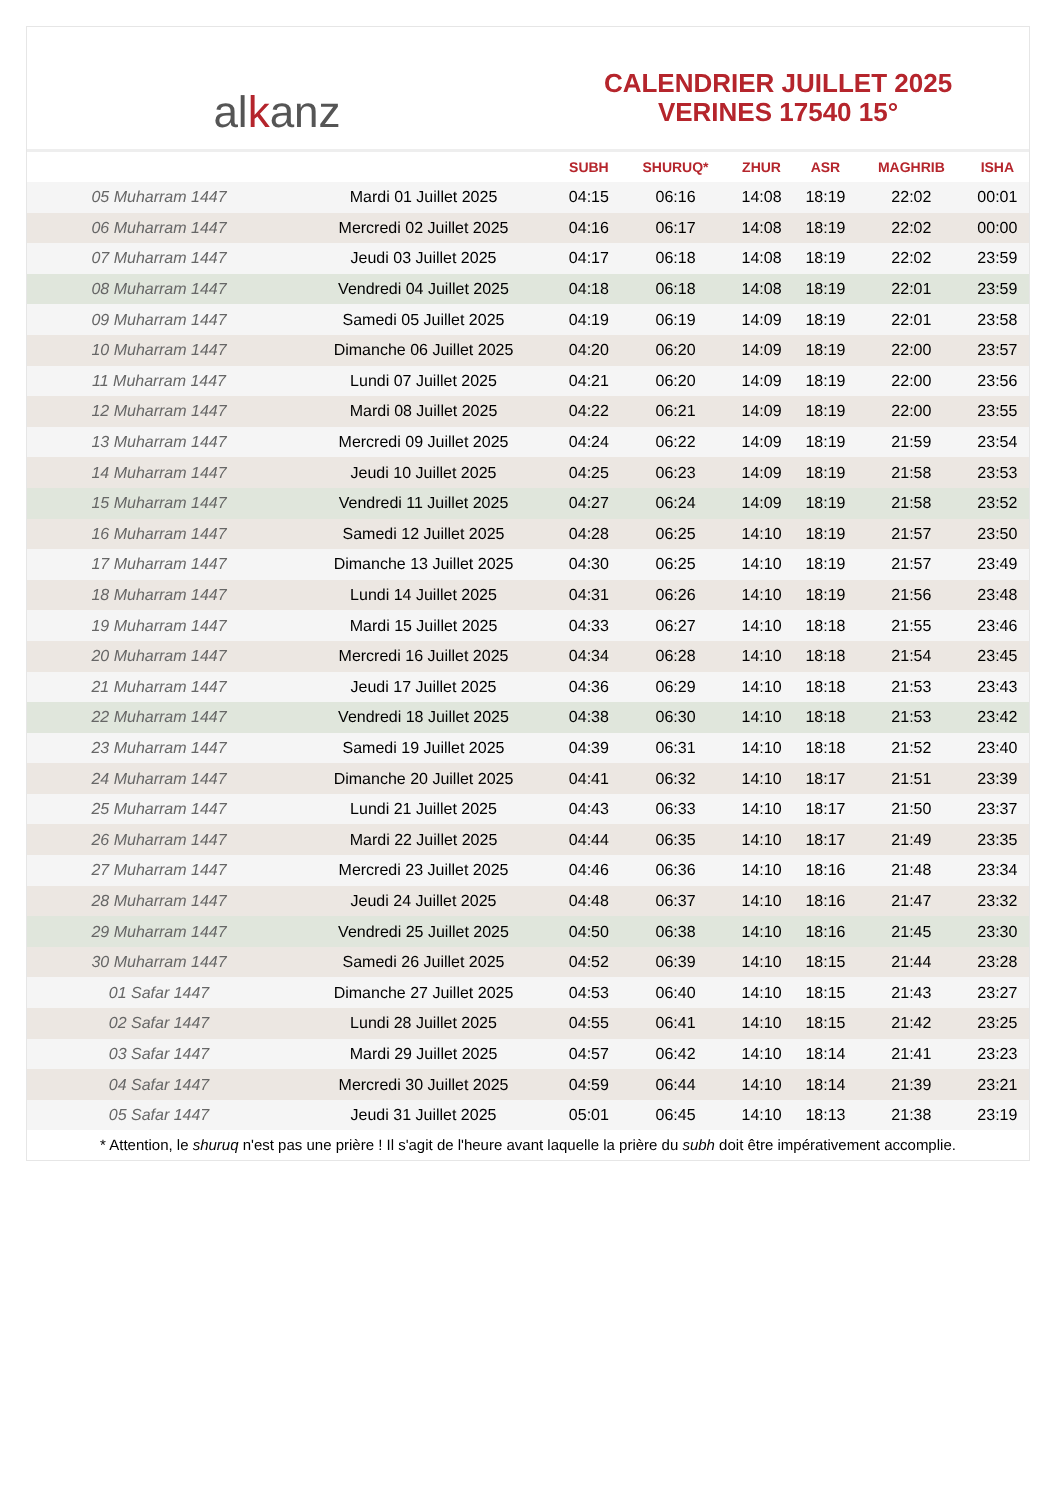al k anz
CALENDRIER JUILLET 2025
VERINES 17540 15°
| | | SUBH | SHURUQ* | ZHUR | ASR | MAGHRIB | ISHA |
| --- | --- | --- | --- | --- | --- | --- | --- |
| 05 Muharram 1447 | Mardi 01 Juillet 2025 | 04:15 | 06:16 | 14:08 | 18:19 | 22:02 | 00:01 |
| 06 Muharram 1447 | Mercredi 02 Juillet 2025 | 04:16 | 06:17 | 14:08 | 18:19 | 22:02 | 00:00 |
| 07 Muharram 1447 | Jeudi 03 Juillet 2025 | 04:17 | 06:18 | 14:08 | 18:19 | 22:02 | 23:59 |
| 08 Muharram 1447 | Vendredi 04 Juillet 2025 | 04:18 | 06:18 | 14:08 | 18:19 | 22:01 | 23:59 |
| 09 Muharram 1447 | Samedi 05 Juillet 2025 | 04:19 | 06:19 | 14:09 | 18:19 | 22:01 | 23:58 |
| 10 Muharram 1447 | Dimanche 06 Juillet 2025 | 04:20 | 06:20 | 14:09 | 18:19 | 22:00 | 23:57 |
| 11 Muharram 1447 | Lundi 07 Juillet 2025 | 04:21 | 06:20 | 14:09 | 18:19 | 22:00 | 23:56 |
| 12 Muharram 1447 | Mardi 08 Juillet 2025 | 04:22 | 06:21 | 14:09 | 18:19 | 22:00 | 23:55 |
| 13 Muharram 1447 | Mercredi 09 Juillet 2025 | 04:24 | 06:22 | 14:09 | 18:19 | 21:59 | 23:54 |
| 14 Muharram 1447 | Jeudi 10 Juillet 2025 | 04:25 | 06:23 | 14:09 | 18:19 | 21:58 | 23:53 |
| 15 Muharram 1447 | Vendredi 11 Juillet 2025 | 04:27 | 06:24 | 14:09 | 18:19 | 21:58 | 23:52 |
| 16 Muharram 1447 | Samedi 12 Juillet 2025 | 04:28 | 06:25 | 14:10 | 18:19 | 21:57 | 23:50 |
| 17 Muharram 1447 | Dimanche 13 Juillet 2025 | 04:30 | 06:25 | 14:10 | 18:19 | 21:57 | 23:49 |
| 18 Muharram 1447 | Lundi 14 Juillet 2025 | 04:31 | 06:26 | 14:10 | 18:19 | 21:56 | 23:48 |
| 19 Muharram 1447 | Mardi 15 Juillet 2025 | 04:33 | 06:27 | 14:10 | 18:18 | 21:55 | 23:46 |
| 20 Muharram 1447 | Mercredi 16 Juillet 2025 | 04:34 | 06:28 | 14:10 | 18:18 | 21:54 | 23:45 |
| 21 Muharram 1447 | Jeudi 17 Juillet 2025 | 04:36 | 06:29 | 14:10 | 18:18 | 21:53 | 23:43 |
| 22 Muharram 1447 | Vendredi 18 Juillet 2025 | 04:38 | 06:30 | 14:10 | 18:18 | 21:53 | 23:42 |
| 23 Muharram 1447 | Samedi 19 Juillet 2025 | 04:39 | 06:31 | 14:10 | 18:18 | 21:52 | 23:40 |
| 24 Muharram 1447 | Dimanche 20 Juillet 2025 | 04:41 | 06:32 | 14:10 | 18:17 | 21:51 | 23:39 |
| 25 Muharram 1447 | Lundi 21 Juillet 2025 | 04:43 | 06:33 | 14:10 | 18:17 | 21:50 | 23:37 |
| 26 Muharram 1447 | Mardi 22 Juillet 2025 | 04:44 | 06:35 | 14:10 | 18:17 | 21:49 | 23:35 |
| 27 Muharram 1447 | Mercredi 23 Juillet 2025 | 04:46 | 06:36 | 14:10 | 18:16 | 21:48 | 23:34 |
| 28 Muharram 1447 | Jeudi 24 Juillet 2025 | 04:48 | 06:37 | 14:10 | 18:16 | 21:47 | 23:32 |
| 29 Muharram 1447 | Vendredi 25 Juillet 2025 | 04:50 | 06:38 | 14:10 | 18:16 | 21:45 | 23:30 |
| 30 Muharram 1447 | Samedi 26 Juillet 2025 | 04:52 | 06:39 | 14:10 | 18:15 | 21:44 | 23:28 |
| 01 Safar 1447 | Dimanche 27 Juillet 2025 | 04:53 | 06:40 | 14:10 | 18:15 | 21:43 | 23:27 |
| 02 Safar 1447 | Lundi 28 Juillet 2025 | 04:55 | 06:41 | 14:10 | 18:15 | 21:42 | 23:25 |
| 03 Safar 1447 | Mardi 29 Juillet 2025 | 04:57 | 06:42 | 14:10 | 18:14 | 21:41 | 23:23 |
| 04 Safar 1447 | Mercredi 30 Juillet 2025 | 04:59 | 06:44 | 14:10 | 18:14 | 21:39 | 23:21 |
| 05 Safar 1447 | Jeudi 31 Juillet 2025 | 05:01 | 06:45 | 14:10 | 18:13 | 21:38 | 23:19 |
* Attention, le shuruq n'est pas une prière ! Il s'agit de l'heure avant laquelle la prière du subh doit être impérativement accomplie.